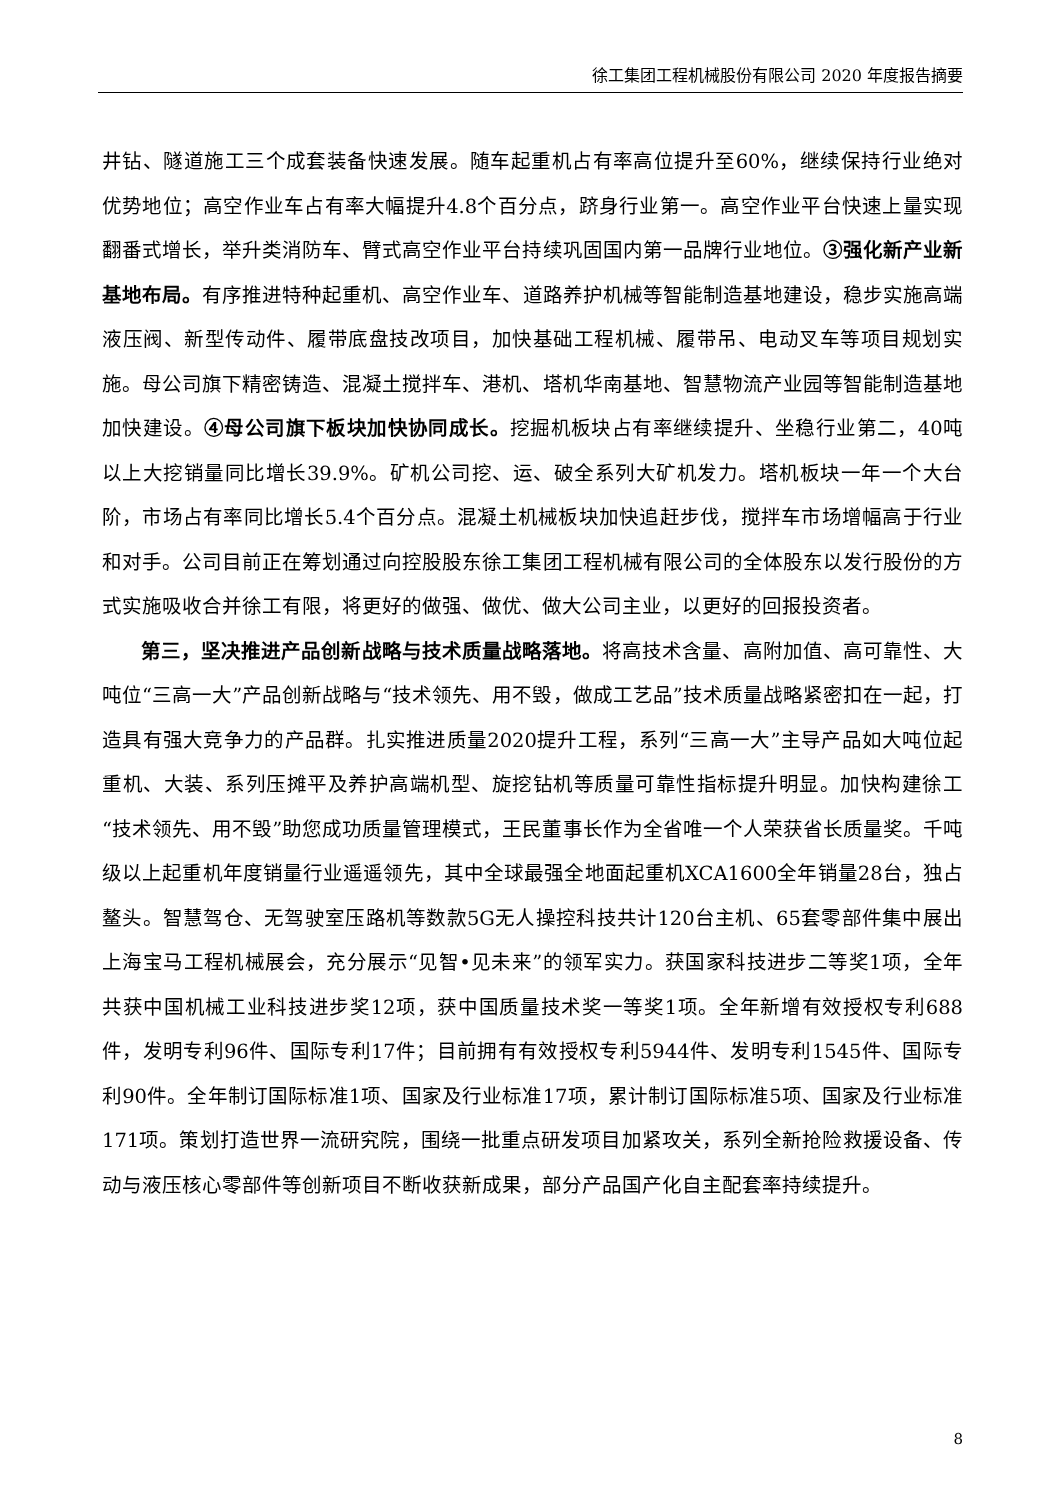徐工集团工程机械股份有限公司 2020 年度报告摘要
井钻、隧道施工三个成套装备快速发展。随车起重机占有率高位提升至60%，继续保持行业绝对优势地位；高空作业车占有率大幅提升4.8个百分点，跻身行业第一。高空作业平台快速上量实现翻番式增长，举升类消防车、臂式高空作业平台持续巩固国内第一品牌行业地位。③强化新产业新基地布局。有序推进特种起重机、高空作业车、道路养护机械等智能制造基地建设，稳步实施高端液压阀、新型传动件、履带底盘技改项目，加快基础工程机械、履带吊、电动叉车等项目规划实施。母公司旗下精密铸造、混凝土搅拌车、港机、塔机华南基地、智慧物流产业园等智能制造基地加快建设。④母公司旗下板块加快协同成长。挖掘机板块占有率继续提升、坐稳行业第二，40吨以上大挖销量同比增长39.9%。矿机公司挖、运、破全系列大矿机发力。塔机板块一年一个大台阶，市场占有率同比增长5.4个百分点。混凝土机械板块加快追赶步伐，搅拌车市场增幅高于行业和对手。公司目前正在筹划通过向控股股东徐工集团工程机械有限公司的全体股东以发行股份的方式实施吸收合并徐工有限，将更好的做强、做优、做大公司主业，以更好的回报投资者。
第三，坚决推进产品创新战略与技术质量战略落地。将高技术含量、高附加值、高可靠性、大吨位“三高一大”产品创新战略与“技术领先、用不毁，做成工艺品”技术质量战略紧密扣在一起，打造具有强大竞争力的产品群。扎实推进质量2020提升工程，系列“三高一大”主导产品如大吨位起重机、大装、系列压摊平及养护高端机型、旋挖钻机等质量可靠性指标提升明显。加快构建徐工“技术领先、用不毁”助您成功质量管理模式，王民董事长作为全省唯一个人荣获省长质量奖。千吨级以上起重机年度销量行业遥遥领先，其中全球最强全地面起重机XCA1600全年销量28台，独占鳌头。智慧驾仓、无驾驶室压路机等数款5G无人操控科技共计120台主机、65套零部件集中展出上海宝马工程机械展会，充分展示“见智•见未来”的领军实力。获国家科技进步二等奖1项，全年共获中国机械工业科技进步奖12项，获中国质量技术奖一等奖1项。全年新增有效授权专利688件，发明专利96件、国际专利17件；目前拥有有效授权专利5944件、发明专利1545件、国际专利90件。全年制订国际标准1项、国家及行业标准17项，累计制订国际标准5项、国家及行业标准171项。策划打造世界一流研究院，围绕一批重点研发项目加紧攻关，系列全新抢险救援设备、传动与液压核心零部件等创新项目不断收获新成果，部分产品国产化自主配套率持续提升。
8